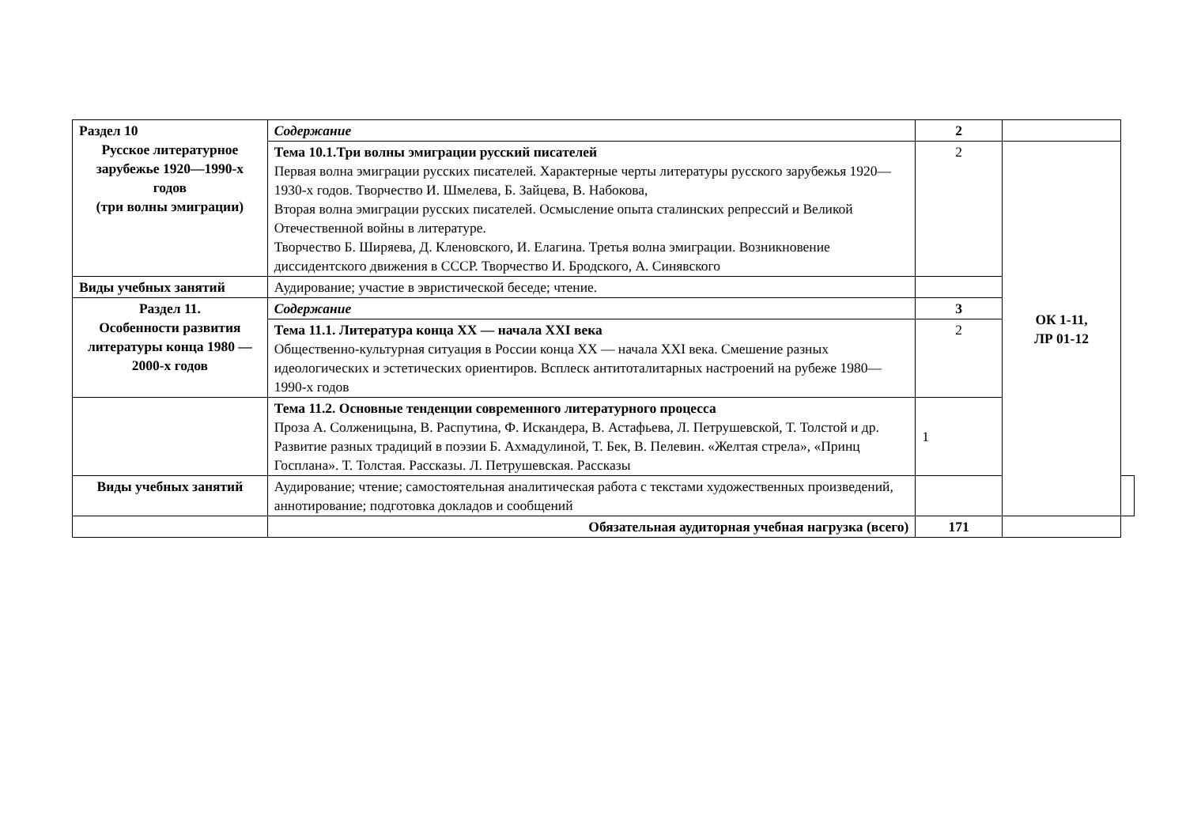| Раздел 10 Русское литературное зарубежье 1920—1990-х годов (три волны эмиграции) | Содержание | 2 | | |
| | Тема 10.1.Три волны эмиграции русский писателей Первая волна эмиграции русских писателей. Характерные черты литературы русского зарубежья 1920—1930-х годов. Творчество И. Шмелева, Б. Зайцева, В. Набокова, Вторая волна эмиграции русских писателей. Осмысление опыта сталинских репрессий и Великой Отечественной войны в литературе. Творчество Б. Ширяева, Д. Кленовского, И. Елагина. Третья волна эмиграции. Возникновение диссидентского движения в СССР. Творчество И. Бродского, А. Синявского | 2 | ОК 1-11, ЛР 01-12 | |
| Виды учебных занятий | Аудирование; участие в эвристической беседе; чтение. | | | |
| Раздел 11. Особенности развития литературы конца 1980 —2000-х годов | Содержание | 3 | | |
| | Тема 11.1. Литература конца XX — начала XXI века Общественно-культурная ситуация в России конца XX — начала XXI века. Смешение разных идеологических и эстетических ориентиров. Всплеск антитоталитарных настроений на рубеже 1980—1990-х годов | 2 | | |
| | Тема 11.2. Основные тенденции современного литературного процесса Проза А. Солженицына, В. Распутина, Ф. Искандера, В. Астафьева, Л. Петрушевской, Т. Толстой и др. Развитие разных традиций в поэзии Б. Ахмадулиной, Т. Бек, В. Пелевин. «Желтая стрела», «Принц Госплана». Т. Толстая. Рассказы. Л. Петрушевская. Рассказы | 1 | | |
| Виды учебных занятий | Аудирование; чтение; самостоятельная аналитическая работа с текстами художественных произведений, аннотирование; подготовка докладов и сообщений | | | |
| | Обязательная аудиторная учебная нагрузка (всего) | 171 | | |